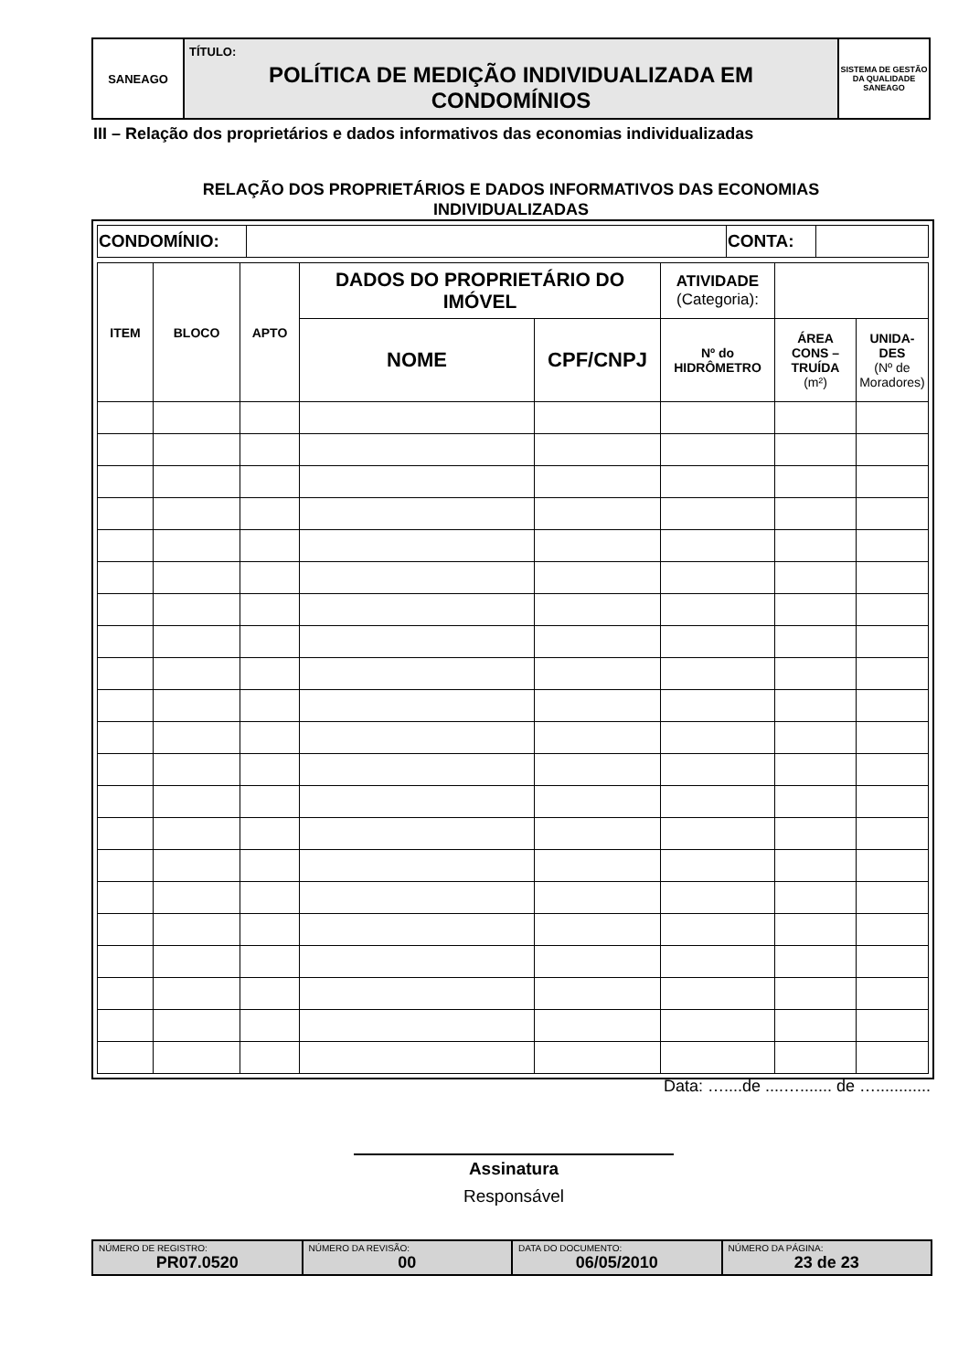| SANEAGO | TÍTULO: POLÍTICA DE MEDIÇÃO INDIVIDUALIZADA EM CONDOMÍNIOS | SISTEMA DE GESTÃO DA QUALIDADE SANEAGO |
III – Relação dos proprietários e dados informativos das economias individualizadas
RELAÇÃO DOS PROPRIETÁRIOS E DADOS INFORMATIVOS DAS ECONOMIAS
INDIVIDUALIZADAS
| CONDOMÍNIO: | | CONTA: | |
| ITEM | BLOCO | APTO | DADOS DO PROPRIETÁRIO DO IMÓVEL | | ATIVIDADE (Categoria): | | |
| --- | --- | --- | --- | --- | --- | --- | --- |
| | | | NOME | CPF/CNPJ | Nº do HIDRÔMETRO | ÁREA CONS – TRUÍDA (m²) | UNIDA- DES (Nº de Moradores) |
Data: …....de ....…....... de …............
Assinatura
Responsável
| NÚMERO DE REGISTRO: PR07.0520 | NÚMERO DA REVISÃO: 00 | DATA DO DOCUMENTO: 06/05/2010 | NÚMERO DA PÁGINA: 23 de 23 |